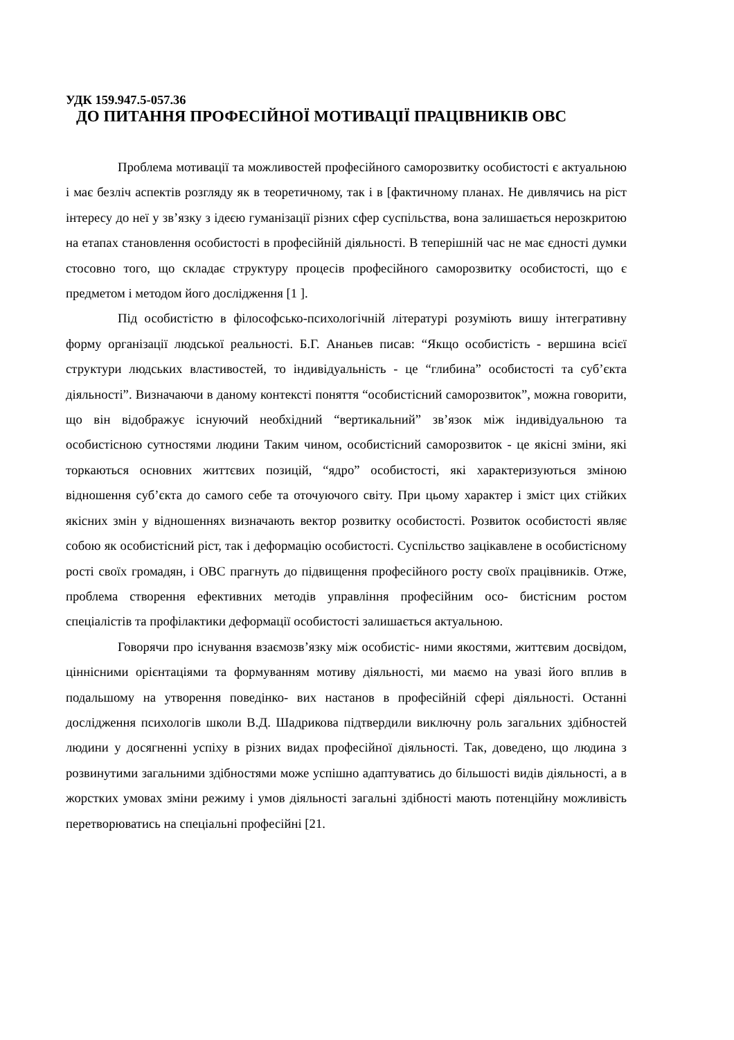УДК 159.947.5-057.36
ДО ПИТАННЯ ПРОФЕСІЙНОЇ МОТИВАЦІЇ ПРАЦІВНИКІВ ОВС
Проблема мотивації та можливостей професійного саморозвитку особистості є актуальною і має безліч аспектів розгляду як в теоретичному, так і в [фактичному планах. Не дивлячись на ріст інтересу до неї у зв’язку з ідеєю гуманізації різних сфер суспільства, вона залишається нерозкритою на етапах становлення особистості в професійній діяльності. В теперішній час не має єдності думки стосовно того, що складає структуру процесів професійного саморозвитку особистості, що є предметом і методом його дослідження [1 ].
Під особистістю в філософсько-психологічній літературі розуміють вишу інтегративну форму організації людської реальності. Б.Г. Ананьев писав: “Якщо особистість - вершина всієї структури людських властивостей, то індивідуальність - це “глибина” особистості та суб’єкта діяльності”. Визначаючи в даному контексті поняття “особистісний саморозвиток”, можна говорити, що він відображує існуючий необхідний “вертикальний” зв’язок між індивідуальною та особистісною сутностями людини Таким чином, особистісний саморозвиток - це якісні зміни, які торкаються основних життєвих позицій, “ядро” особистості, які характеризуються зміною відношення суб’єкта до самого себе та оточуючого світу. При цьому характер і зміст цих стійких якісних змін у відношеннях визначають вектор розвитку особистості. Розвиток особистості являє собою як особистісний ріст, так і деформацію особистості. Суспільство зацікавлене в особистісному рості своїх громадян, і ОВС прагнуть до підвищення професійного росту своїх працівників. Отже, проблема створення ефективних методів управління професійним осо- бистісним ростом спеціалістів та профілактики деформації особистості залишається актуальною.
Говорячи про існування взаємозв’язку між особистіс- ними якостями, життєвим досвідом, ціннісними орієнтаціями та формуванням мотиву діяльності, ми маємо на увазі його вплив в подальшому на утворення поведінко- вих настанов в професійній сфері діяльності. Останні дослідження психологів школи В.Д. Шадрикова підтвердили виключну роль загальних здібностей людини у досягненні успіху в різних видах професійної діяльності. Так, доведено, що людина з розвинутими загальними здібностями може успішно адаптуватись до більшості видів діяльності, а в жорстких умовах зміни режиму і умов діяльності загальні здібності мають потенційну можливість перетворюватись на спеціальні професійні [21.